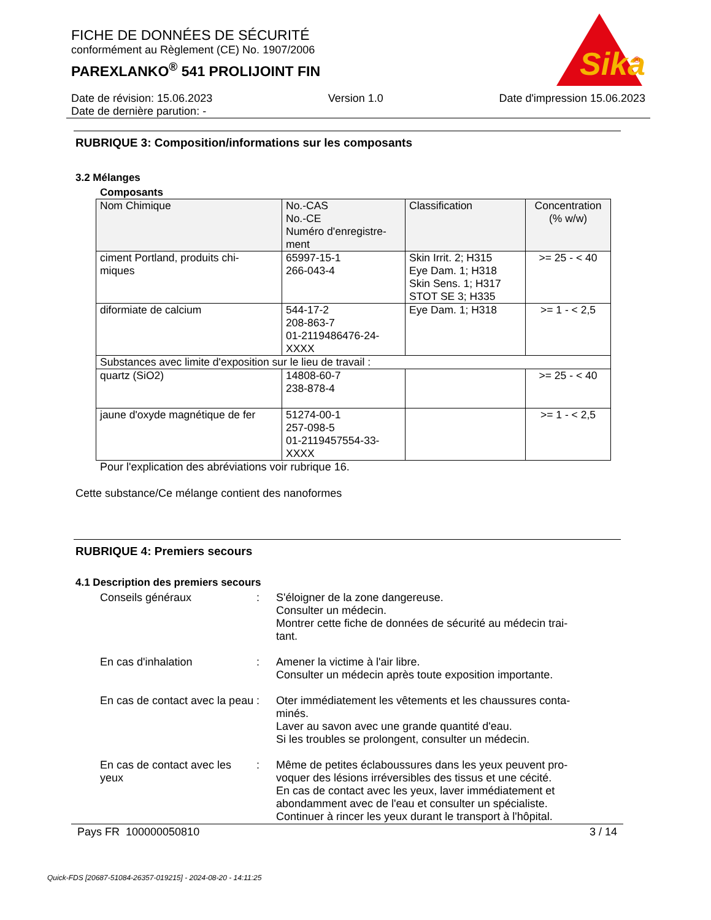FICHE DE DONNÉES DE SÉCURITÉ
conformément au Règlement (CE) No. 1907/2006
PAREXLANKO<sup>®</sup> 541 PROLIJOINT FIN
Sika
®
Date de révision: 15.06.2023 Version 1.0 Date d'impression 15.06.2023
Date de dernière parution: -
RUBRIQUE 3: Composition/informations sur les composants
3.2 Mélanges
Composants
| Nom Chimique | No.-CAS No.-CE Numéro d'enregistre- ment | Classification | Concentration (% w/w) |
| --- | --- | --- | --- |
| ciment Portland, produits chi- miques | 65997-15-1 266-043-4 | Skin Irrit. 2; H315 Eye Dam. 1; H318 Skin Sens. 1; H317 STOT SE 3; H335 | >= 25 - < 40 |
| diformiate de calcium | 544-17-2 208-863-7 01-2119486476-24- XXXX | Eye Dam. 1; H318 | >= 1 - < 2,5 |
| Substances avec limite d'exposition sur le lieu de travail : | | | |
| quartz (SiO2) | 14808-60-7 238-878-4 | | >= 25 - < 40 |
| jaune d'oxyde magnétique de fer | 51274-00-1 257-098-5 01-2119457554-33- XXXX | | >= 1 - < 2,5 |
Pour l'explication des abréviations voir rubrique 16.
Cette substance/Ce mélange contient des nanoformes
RUBRIQUE 4: Premiers secours
4.1 Description des premiers secours
Conseils généraux : S'éloigner de la zone dangereuse.
Consulter un médecin.
Montrer cette fiche de données de sécurité au médecin trai-
tant.
En cas d'inhalation : Amener la victime à l'air libre.
Consulter un médecin après toute exposition importante.
En cas de contact avec la peau
: Oter immédiatement les vêtements et les chaussures conta-
minés.
Laver au savon avec une grande quantité d'eau.
Si les troubles se prolongent, consulter un médecin.
En cas de contact avec les yeux
: Même de petites éclaboussures dans les yeux peuvent pro-
voquer des lésions irréversibles des tissus et une cécité.
En cas de contact avec les yeux, laver immédiatement et
abondamment avec de l'eau et consulter un spécialiste.
Continuer à rincer les yeux durant le transport à l'hôpital.
Pays FR 100000050810 3 / 14
Quick-FDS [20687-51084-26357-019215] - 2024-08-20 - 14:11:25